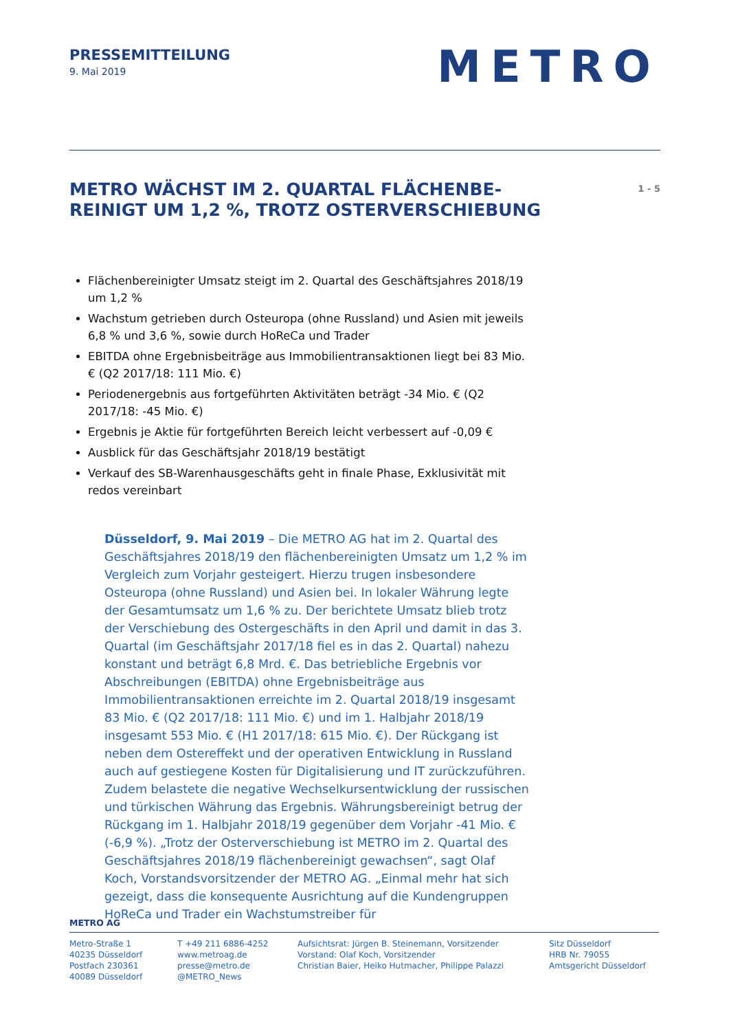PRESSEMITTEILUNG
9. Mai 2019
METRO
METRO WÄCHST IM 2. QUARTAL FLÄCHENBE-
REINIGT UM 1,2 %, TROTZ OSTERVERSCHIEBUNG
1 - 5
Flächenbereinigter Umsatz steigt im 2. Quartal des Geschäftsjahres 2018/19 um 1,2 %
Wachstum getrieben durch Osteuropa (ohne Russland) und Asien mit jeweils 6,8 % und 3,6 %, sowie durch HoReCa und Trader
EBITDA ohne Ergebnisbeiträge aus Immobilientransaktionen liegt bei 83 Mio. € (Q2 2017/18: 111 Mio. €)
Periodenergebnis aus fortgeführten Aktivitäten beträgt -34 Mio. € (Q2 2017/18: -45 Mio. €)
Ergebnis je Aktie für fortgeführten Bereich leicht verbessert auf -0,09 €
Ausblick für das Geschäftsjahr 2018/19 bestätigt
Verkauf des SB-Warenhausgeschäfts geht in finale Phase, Exklusivität mit redos vereinbart
Düsseldorf, 9. Mai 2019 – Die METRO AG hat im 2. Quartal des Geschäftsjahres 2018/19 den flächenbereinigten Umsatz um 1,2 % im Vergleich zum Vorjahr gesteigert. Hierzu trugen insbesondere Osteuropa (ohne Russland) und Asien bei. In lokaler Währung legte der Gesamtumsatz um 1,6 % zu. Der berichtete Umsatz blieb trotz der Verschiebung des Ostergeschäfts in den April und damit in das 3. Quartal (im Geschäftsjahr 2017/18 fiel es in das 2. Quartal) nahezu konstant und beträgt 6,8 Mrd. €. Das betriebliche Ergebnis vor Abschreibungen (EBITDA) ohne Ergebnisbeiträge aus Immobilientransaktionen erreichte im 2. Quartal 2018/19 insgesamt 83 Mio. € (Q2 2017/18: 111 Mio. €) und im 1. Halbjahr 2018/19 insgesamt 553 Mio. € (H1 2017/18: 615 Mio. €). Der Rückgang ist neben dem Ostereffekt und der operativen Entwicklung in Russland auch auf gestiegene Kosten für Digitalisierung und IT zurückzuführen. Zudem belastete die negative Wechselkursentwicklung der russischen und türkischen Währung das Ergebnis. Währungsbereinigt betrug der Rückgang im 1. Halbjahr 2018/19 gegenüber dem Vorjahr -41 Mio. € (-6,9 %). „Trotz der Osterverschiebung ist METRO im 2. Quartal des Geschäftsjahres 2018/19 flächenbereinigt gewachsen“, sagt Olaf Koch, Vorstandsvorsitzender der METRO AG. „Einmal mehr hat sich gezeigt, dass die konsequente Ausrichtung auf die Kundengruppen HoReCa und Trader ein Wachstumstreiber für
METRO AG
Metro-Straße 1
40235 Düsseldorf
Postfach 230361
40089 Düsseldorf
T +49 211 6886-4252
www.metroag.de
presse@metro.de
@METRO_News
Aufsichtsrat: Jürgen B. Steinemann, Vorsitzender
Vorstand: Olaf Koch, Vorsitzender
Christian Baier, Heiko Hutmacher, Philippe Palazzi
Sitz Düsseldorf
HRB Nr. 79055
Amtsgericht Düsseldorf